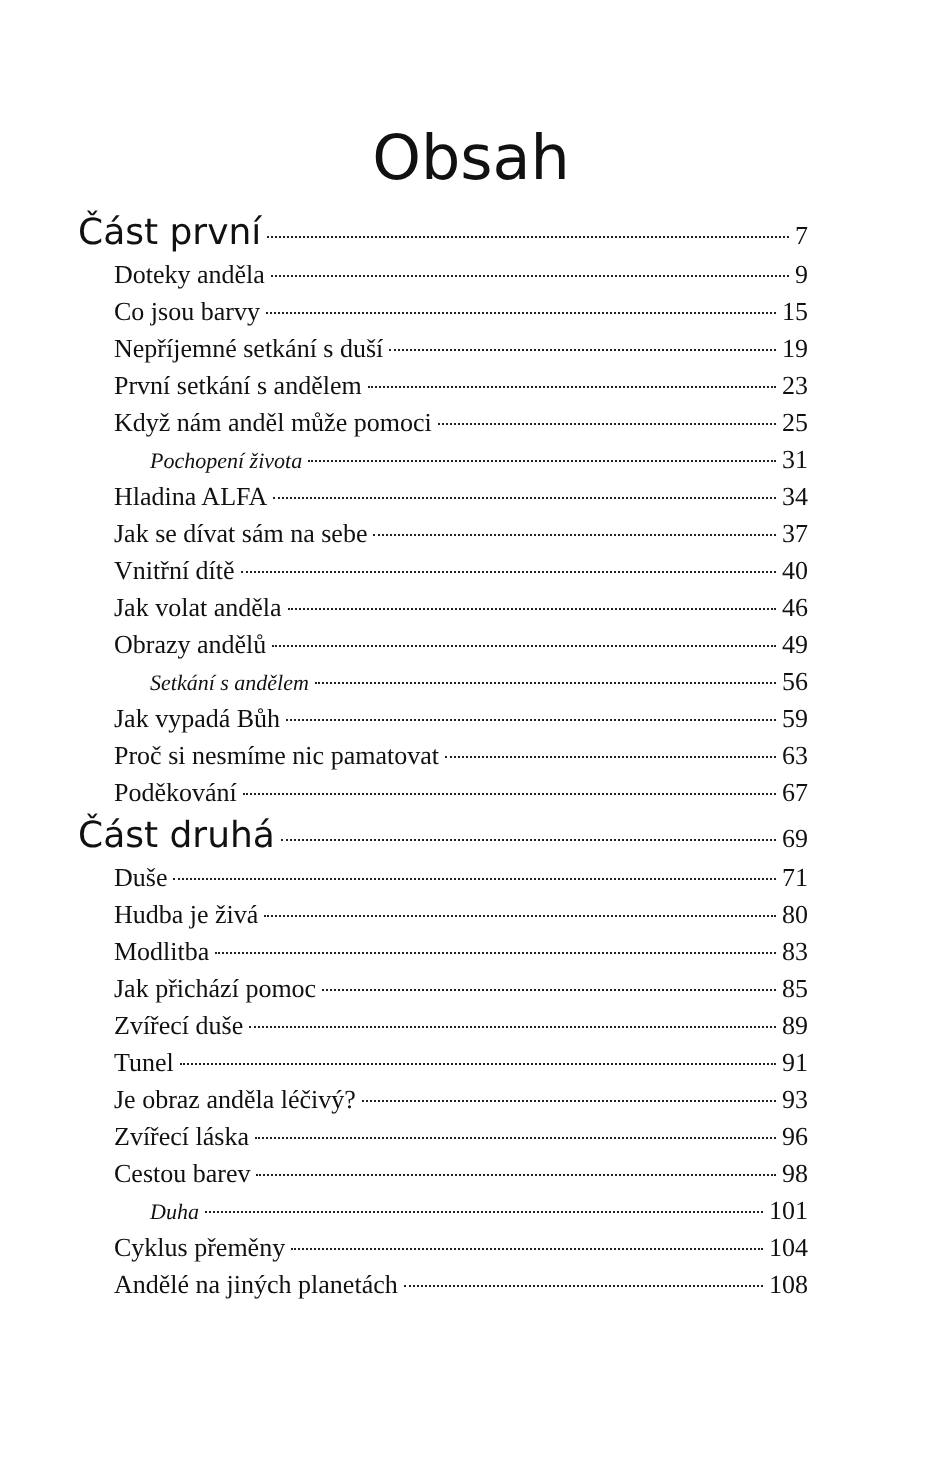Obsah
Část první 7
Doteky anděla 9
Co jsou barvy 15
Nepříjemné setkání s duší 19
První setkání s andělem 23
Když nám anděl může pomoci 25
Pochopení života 31
Hladina ALFA 34
Jak se dívat sám na sebe 37
Vnitřní dítě 40
Jak volat anděla 46
Obrazy andělů 49
Setkání s andělem 56
Jak vypadá Bůh 59
Proč si nesmíme nic pamatovat 63
Poděkování 67
Část druhá 69
Duše 71
Hudba je živá 80
Modlitba 83
Jak přichází pomoc 85
Zvířecí duše 89
Tunel 91
Je obraz anděla léčivý? 93
Zvířecí láska 96
Cestou barev 98
Duha 101
Cyklus přeměny 104
Andělé na jiných planetách 108